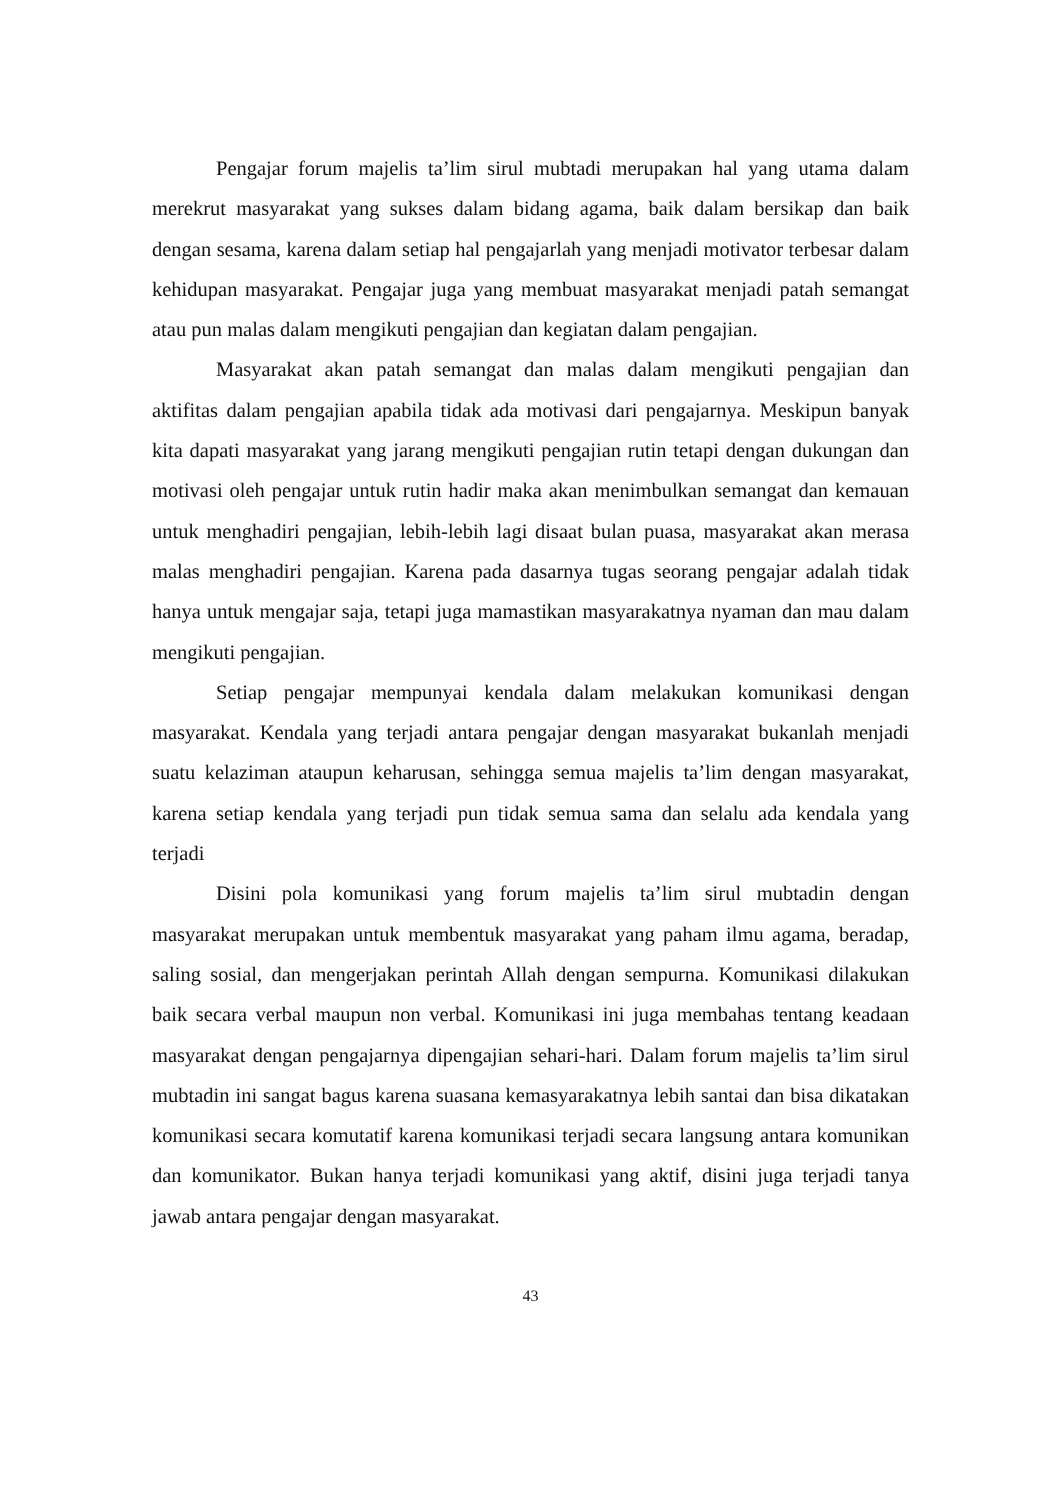Pengajar forum majelis ta’lim sirul mubtadi merupakan hal yang utama dalam merekrut masyarakat yang sukses dalam bidang agama, baik dalam bersikap dan baik dengan sesama, karena dalam setiap hal pengajarlah yang menjadi motivator terbesar dalam kehidupan masyarakat. Pengajar juga yang membuat masyarakat menjadi patah semangat atau pun malas dalam mengikuti pengajian dan kegiatan dalam pengajian.
Masyarakat akan patah semangat dan malas dalam mengikuti pengajian dan aktifitas dalam pengajian apabila tidak ada motivasi dari pengajarnya. Meskipun banyak kita dapati masyarakat yang jarang mengikuti pengajian rutin tetapi dengan dukungan dan motivasi oleh pengajar untuk rutin hadir maka akan menimbulkan semangat dan kemauan untuk menghadiri pengajian, lebih-lebih lagi disaat bulan puasa, masyarakat akan merasa malas menghadiri pengajian. Karena pada dasarnya tugas seorang pengajar adalah tidak hanya untuk mengajar saja, tetapi juga mamastikan masyarakatnya nyaman dan mau dalam mengikuti pengajian.
Setiap pengajar mempunyai kendala dalam melakukan komunikasi dengan masyarakat. Kendala yang terjadi antara pengajar dengan masyarakat bukanlah menjadi suatu kelaziman ataupun keharusan, sehingga semua majelis ta’lim dengan masyarakat, karena setiap kendala yang terjadi pun tidak semua sama dan selalu ada kendala yang terjadi
Disini pola komunikasi yang forum majelis ta’lim sirul mubtadin dengan masyarakat merupakan untuk membentuk masyarakat yang paham ilmu agama, beradap, saling sosial, dan mengerjakan perintah Allah dengan sempurna. Komunikasi dilakukan baik secara verbal maupun non verbal. Komunikasi ini juga membahas tentang keadaan masyarakat dengan pengajarnya dipengajian sehari-hari. Dalam forum majelis ta’lim sirul mubtadin ini sangat bagus karena suasana kemasyarakatnya lebih santai dan bisa dikatakan komunikasi secara komutatif karena komunikasi terjadi secara langsung antara komunikan dan komunikator. Bukan hanya terjadi komunikasi yang aktif, disini juga terjadi tanya jawab antara pengajar dengan masyarakat.
43